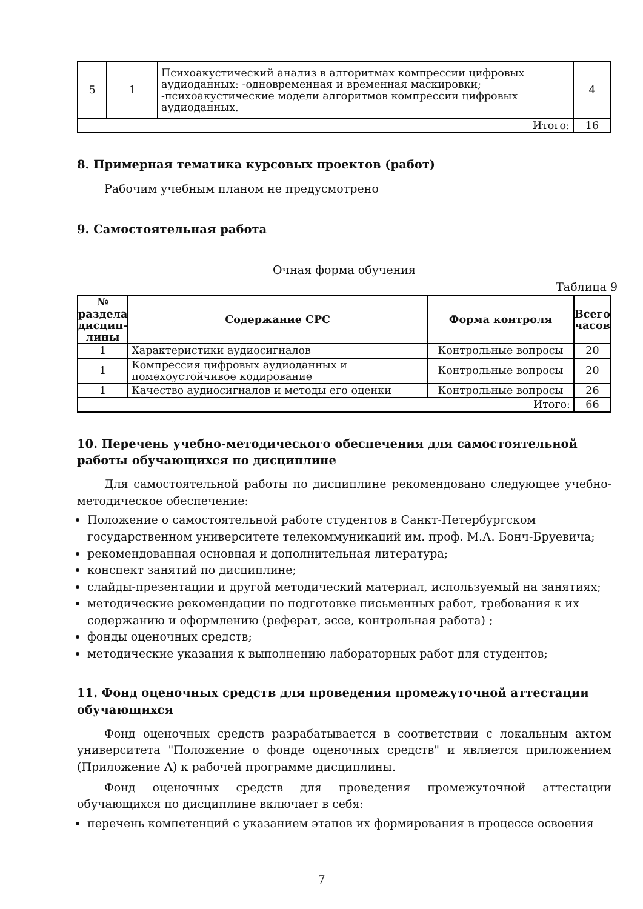| 5 | 1 | Психоакустический анализ в алгоритмах компрессии цифровых аудиоданных: -одновременная и временная маскировки; -психоакустические модели алгоритмов компрессии цифровых аудиоданных. | 4 |
| Итого: | | | 16 |
8. Примерная тематика курсовых проектов (работ)
Рабочим учебным планом не предусмотрено
9. Самостоятельная работа
Очная форма обучения
Таблица 9
| № раздела дисцип-лины | Содержание СРС | Форма контроля | Всего часов |
| --- | --- | --- | --- |
| 1 | Характеристики аудиосигналов | Контрольные вопросы | 20 |
| 1 | Компрессия цифровых аудиоданных и помехоустойчивое кодирование | Контрольные вопросы | 20 |
| 1 | Качество аудиосигналов и методы его оценки | Контрольные вопросы | 26 |
| Итого: | | | 66 |
10. Перечень учебно-методического обеспечения для самостоятельной работы обучающихся по дисциплине
Для самостоятельной работы по дисциплине рекомендовано следующее учебно-методическое обеспечение:
Положение о самостоятельной работе студентов в Санкт-Петербургском государственном университете телекоммуникаций им. проф. М.А. Бонч-Бруевича;
рекомендованная основная и дополнительная литература;
конспект занятий по дисциплине;
слайды-презентации и другой методический материал, используемый на занятиях;
методические рекомендации по подготовке письменных работ, требования к их содержанию и оформлению (реферат, эссе, контрольная работа) ;
фонды оценочных средств;
методические указания к выполнению лабораторных работ для студентов;
11. Фонд оценочных средств для проведения промежуточной аттестации обучающихся
Фонд оценочных средств разрабатывается в соответствии с локальным актом университета "Положение о фонде оценочных средств" и является приложением (Приложение А) к рабочей программе дисциплины.
Фонд оценочных средств для проведения промежуточной аттестации обучающихся по дисциплине включает в себя:
перечень компетенций с указанием этапов их формирования в процессе освоения
7